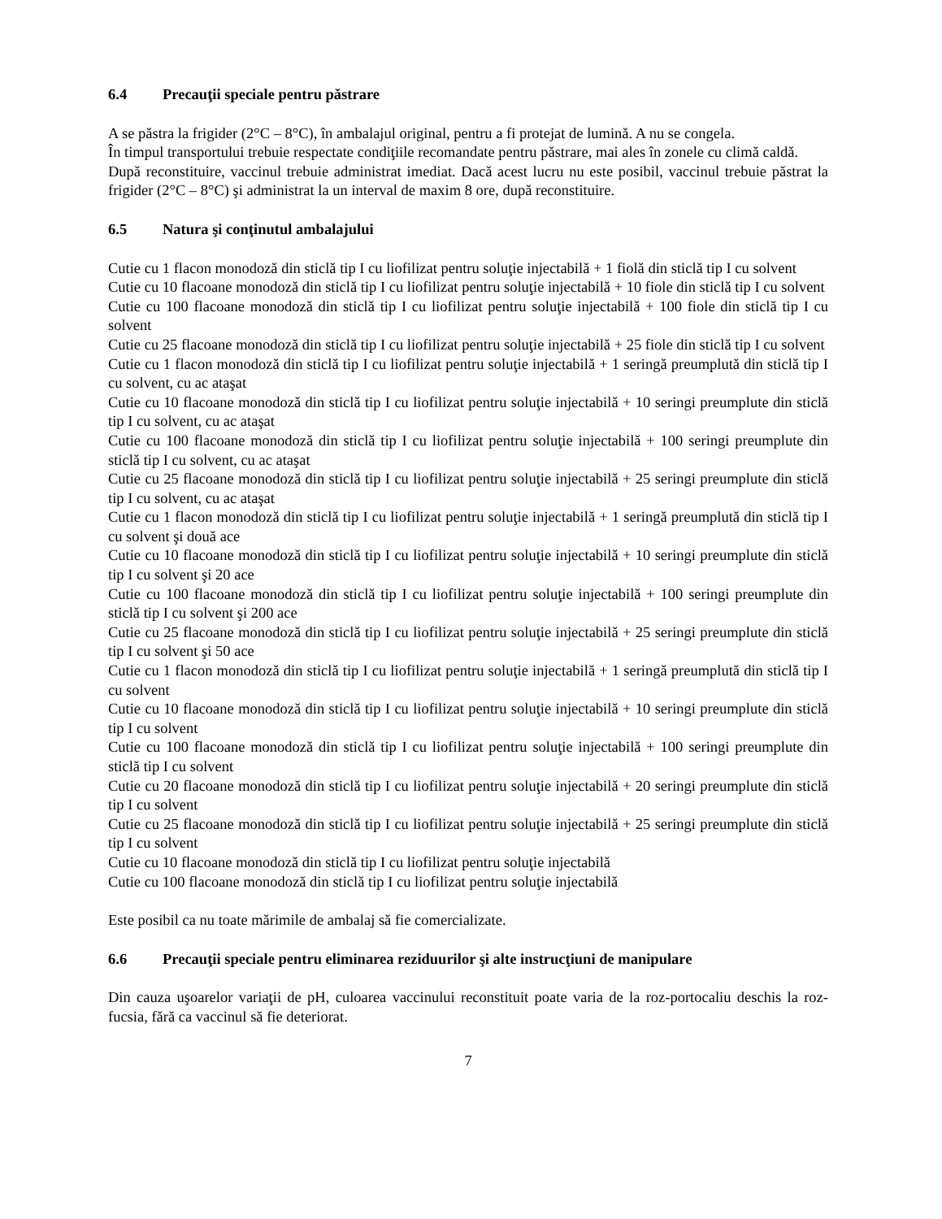6.4 Precauţii speciale pentru păstrare
A se păstra la frigider (2°C – 8°C), în ambalajul original, pentru a fi protejat de lumină. A nu se congela.
În timpul transportului trebuie respectate condiţiile recomandate pentru păstrare, mai ales în zonele cu climă caldă.
După reconstituire, vaccinul trebuie administrat imediat. Dacă acest lucru nu este posibil, vaccinul trebuie păstrat la frigider (2°C – 8°C) şi administrat la un interval de maxim 8 ore, după reconstituire.
6.5 Natura şi conţinutul ambalajului
Cutie cu 1 flacon monodoză din sticlă tip I cu liofilizat pentru soluţie injectabilă + 1 fiolă din sticlă tip I cu solvent
Cutie cu 10 flacoane monodoză din sticlă tip I cu liofilizat pentru soluţie injectabilă + 10 fiole din sticlă tip I cu solvent
Cutie cu 100 flacoane monodoză din sticlă tip I cu liofilizat pentru soluţie injectabilă + 100 fiole din sticlă tip I cu solvent
Cutie cu 25 flacoane monodoză din sticlă tip I cu liofilizat pentru soluţie injectabilă + 25 fiole din sticlă tip I cu solvent
Cutie cu 1 flacon monodoză din sticlă tip I cu liofilizat pentru soluţie injectabilă + 1 seringă preumplută din sticlă tip I cu solvent, cu ac ataşat
Cutie cu 10 flacoane monodoză din sticlă tip I cu liofilizat pentru soluţie injectabilă + 10 seringi preumplute din sticlă tip I cu solvent, cu ac ataşat
Cutie cu 100 flacoane monodoză din sticlă tip I cu liofilizat pentru soluţie injectabilă + 100 seringi preumplute din sticlă tip I cu solvent, cu ac ataşat
Cutie cu 25 flacoane monodoză din sticlă tip I cu liofilizat pentru soluţie injectabilă + 25 seringi preumplute din sticlă tip I cu solvent, cu ac ataşat
Cutie cu 1 flacon monodoză din sticlă tip I cu liofilizat pentru soluţie injectabilă + 1 seringă preumplută din sticlă tip I cu solvent şi două ace
Cutie cu 10 flacoane monodoză din sticlă tip I cu liofilizat pentru soluţie injectabilă + 10 seringi preumplute din sticlă tip I cu solvent şi 20 ace
Cutie cu 100 flacoane monodoză din sticlă tip I cu liofilizat pentru soluţie injectabilă + 100 seringi preumplute din sticlă tip I cu solvent şi 200 ace
Cutie cu 25 flacoane monodoză din sticlă tip I cu liofilizat pentru soluţie injectabilă + 25 seringi preumplute din sticlă tip I cu solvent şi 50 ace
Cutie cu 1 flacon monodoză din sticlă tip I cu liofilizat pentru soluţie injectabilă + 1 seringă preumplută din sticlă tip I cu solvent
Cutie cu 10 flacoane monodoză din sticlă tip I cu liofilizat pentru soluţie injectabilă + 10 seringi preumplute din sticlă tip I cu solvent
Cutie cu 100 flacoane monodoză din sticlă tip I cu liofilizat pentru soluţie injectabilă + 100 seringi preumplute din sticlă tip I cu solvent
Cutie cu 20 flacoane monodoză din sticlă tip I cu liofilizat pentru soluţie injectabilă + 20 seringi preumplute din sticlă tip I cu solvent
Cutie cu 25 flacoane monodoză din sticlă tip I cu liofilizat pentru soluţie injectabilă + 25 seringi preumplute din sticlă tip I cu solvent
Cutie cu 10 flacoane monodoză din sticlă tip I cu liofilizat pentru soluţie injectabilă
Cutie cu 100 flacoane monodoză din sticlă tip I cu liofilizat pentru soluţie injectabilă
Este posibil ca nu toate mărimile de ambalaj să fie comercializate.
6.6 Precauţii speciale pentru eliminarea reziduurilor şi alte instrucţiuni de manipulare
Din cauza uşoarelor variaţii de pH, culoarea vaccinului reconstituit poate varia de la roz-portocaliu deschis la roz-fucsia, fără ca vaccinul să fie deteriorat.
7